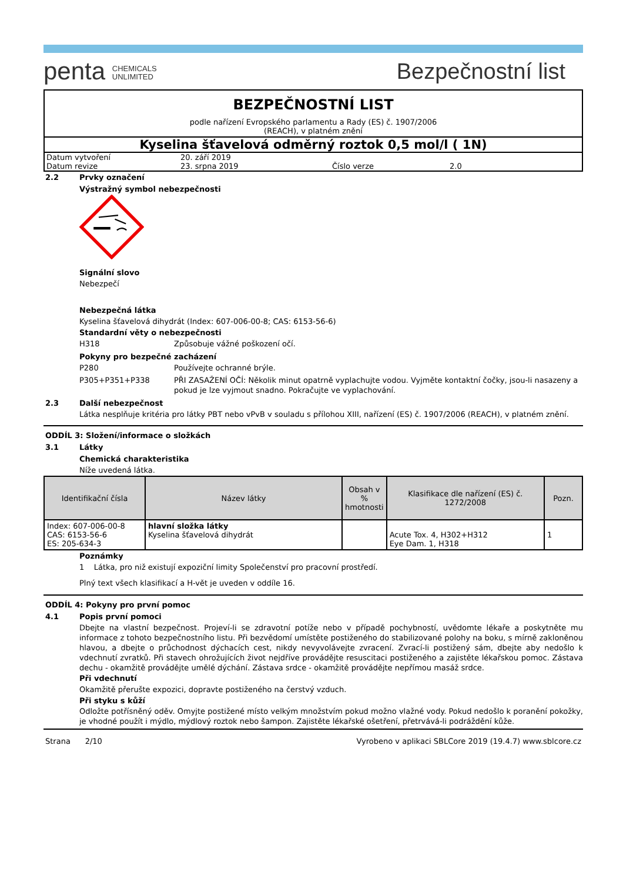penta CHEMICALS
UNLIMITED
Bezpečnostní list
BEZPEČNOSTNÍ LIST
podle nařízení Evropského parlamentu a Rady (ES) č. 1907/2006
(REACH), v platném znění
Kyselina šťavelová odměrný roztok 0,5 mol/l ( 1N)
Datum vytvoření 20. září 2019 Datum revize 23. srpna 2019 Číslo verze 2.0
2.2 Prvky označení
Výstražný symbol nebezpečnosti
Signální slovo
Nebezpečí
Nebezpečná látka
Kyselina šťavelová dihydrát (Index: 607-006-00-8; CAS: 6153-56-6)
Standardní věty o nebezpečnosti
H318 Způsobuje vážné poškození očí.
Pokyny pro bezpečné zacházení
P280 Používejte ochranné brýle.
P305+P351+P338 PŘI ZASAŽENÍ OČÍ: Několik minut opatrně vyplachujte vodou. Vyjměte kontaktní čočky, jsou-li nasazeny a pokud je lze vyjmout snadno. Pokračujte ve vyplachování.
2.3 Další nebezpečnost
Látka nesplňuje kritéria pro látky PBT nebo vPvB v souladu s přílohou XIII, nařízení (ES) č. 1907/2006 (REACH), v platném znění.
ODDÍL 3: Složení/informace o složkách
3.1 Látky
Chemická charakteristika
Níže uvedená látka.
| Identifikační čísla | Název látky | Obsah v % hmotnosti | Klasifikace dle nařízení (ES) č. 1272/2008 | Pozn. |
| --- | --- | --- | --- | --- |
| Index: 607-006-00-8 CAS: 6153-56-6 ES: 205-634-3 | hlavní složka látky Kyselina šťavelová dihydrát | | Acute Tox. 4, H302+H312 Eye Dam. 1, H318 | 1 |
Poznámky
1 Látka, pro niž existují expoziční limity Společenství pro pracovní prostředí.
Plný text všech klasifikací a H-vět je uveden v oddíle 16.
ODDÍL 4: Pokyny pro první pomoc
4.1 Popis první pomoci
Dbejte na vlastní bezpečnost. Projeví-li se zdravotní potíže nebo v případě pochybností, uvědomte lékaře a poskytněte mu informace z tohoto bezpečnostního listu. Při bezvědomí umístěte postiženého do stabilizované polohy na boku, s mírně zakloněnou hlavou, a dbejte o průchodnost dýchacích cest, nikdy nevyvolávejte zvracení. Zvrací-li postižený sám, dbejte aby nedošlo k vdechnutí zvratků. Při stavech ohrožujících život nejdříve provádějte resuscitaci postiženého a zajistěte lékařskou pomoc. Zástava dechu - okamžitě provádějte umělé dýchání. Zástava srdce - okamžitě provádějte nepřímou masáž srdce.
Při vdechnutí
Okamžitě přerušte expozici, dopravte postiženého na čerstvý vzduch.
Při styku s kůží
Odložte potřísněný oděv. Omyjte postižené místo velkým množstvím pokud možno vlažné vody. Pokud nedošlo k poranění pokožky, je vhodné použít i mýdlo, mýdlový roztok nebo šampon. Zajistěte lékařské ošetření, přetrvává-li podráždění kůže.
Strana 2/10 Vyrobeno v aplikaci SBLCore 2019 (19.4.7) www.sblcore.cz